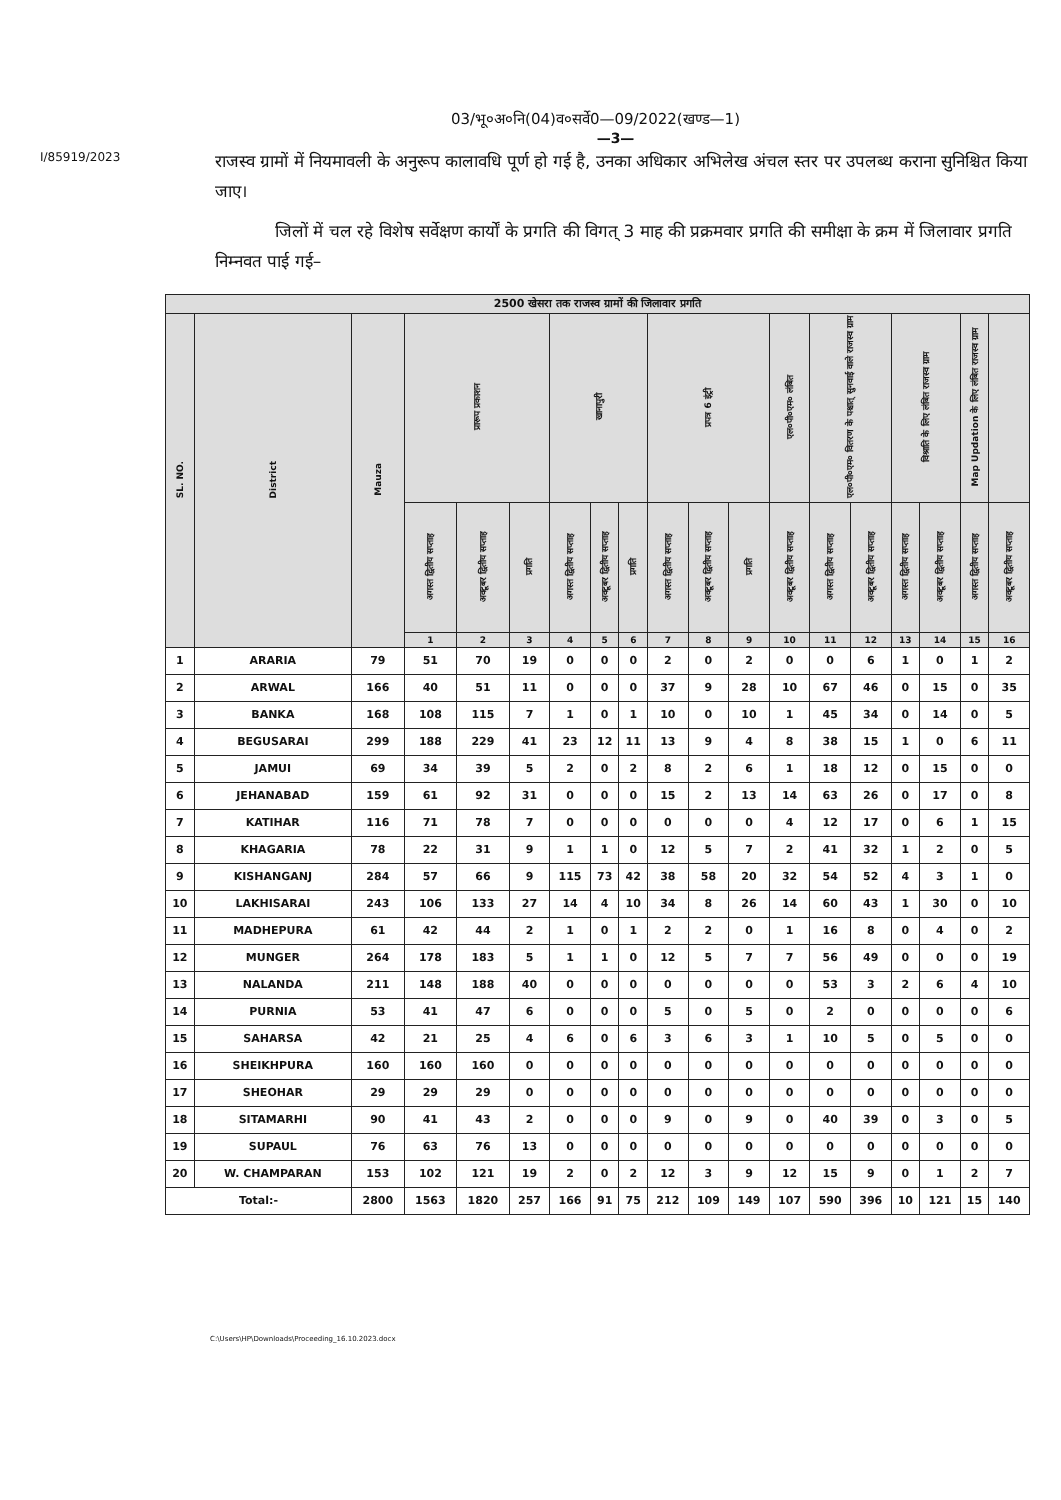03/भू०अ०नि(04)व०सर्वे0—09/2022(खण्ड—1)
—3—
I/85919/2023
राजस्व ग्रामों में नियमावली के अनुरूप कालावधि पूर्ण हो गई है, उनका अधिकार अभिलेख अंचल स्तर पर उपलब्ध कराना सुनिश्चित किया जाए।
जिलों में चल रहे विशेष सर्वेक्षण कार्यों के प्रगति की विगत् 3 माह की प्रक्रमवार प्रगति की समीक्षा के क्रम में जिलावार प्रगति निम्नवत पाई गई–
| 2500 खेसरा तक राजस्व ग्रामों की जिलावार प्रगति | | | | | | | | | | | | | | | | | | |
| --- | --- | --- | --- | --- | --- | --- | --- | --- | --- | --- | --- | --- | --- | --- | --- | --- | --- | --- |
| SL. NO. | District | Mauza | प्रारूप प्रकाशन | | | खानापुरी | | | प्रपत्र 6 इंट्री | | | एल०पी०एम० लंबित | एल०पी०एम० वितरण के पश्चात् सुनवाई वाले राजस्व ग्राम | | विश्राति के लिए लंबित राजस्व ग्राम | | Map Updation के लिए लंबित राजस्व ग्राम | |
| | | | अगस्त द्वितीय सप्ताह | अक्टूबर द्वितीय सप्ताह | प्रगति | अगस्त द्वितीय सप्ताह | अक्टूबर द्वितीय सप्ताह | प्रगति | अगस्त द्वितीय सप्ताह | अक्टूबर द्वितीय सप्ताह | प्रगति | अक्टूबर द्वितीय सप्ताह | अगस्त द्वितीय सप्ताह | अक्टूबर द्वितीय सप्ताह | अगस्त द्वितीय सप्ताह | अक्टूबर द्वितीय सप्ताह | अगस्त द्वितीय सप्ताह | अक्टूबर द्वितीय सप्ताह |
| | | | 1 | 2 | 3 | 4 | 5 | 6 | 7 | 8 | 9 | 10 | 11 | 12 | 13 | 14 | 15 | 16 |
| 1 | ARARIA | 79 | 51 | 70 | 19 | 0 | 0 | 0 | 2 | 0 | 2 | 0 | 0 | 6 | 1 | 0 | 1 | 2 |
| 2 | ARWAL | 166 | 40 | 51 | 11 | 0 | 0 | 0 | 37 | 9 | 28 | 10 | 67 | 46 | 0 | 15 | 0 | 35 |
| 3 | BANKA | 168 | 108 | 115 | 7 | 1 | 0 | 1 | 10 | 0 | 10 | 1 | 45 | 34 | 0 | 14 | 0 | 5 |
| 4 | BEGUSARAI | 299 | 188 | 229 | 41 | 23 | 12 | 11 | 13 | 9 | 4 | 8 | 38 | 15 | 1 | 0 | 6 | 11 |
| 5 | JAMUI | 69 | 34 | 39 | 5 | 2 | 0 | 2 | 8 | 2 | 6 | 1 | 18 | 12 | 0 | 15 | 0 | 0 |
| 6 | JEHANABAD | 159 | 61 | 92 | 31 | 0 | 0 | 0 | 15 | 2 | 13 | 14 | 63 | 26 | 0 | 17 | 0 | 8 |
| 7 | KATIHAR | 116 | 71 | 78 | 7 | 0 | 0 | 0 | 0 | 0 | 0 | 4 | 12 | 17 | 0 | 6 | 1 | 15 |
| 8 | KHAGARIA | 78 | 22 | 31 | 9 | 1 | 1 | 0 | 12 | 5 | 7 | 2 | 41 | 32 | 1 | 2 | 0 | 5 |
| 9 | KISHANGANJ | 284 | 57 | 66 | 9 | 115 | 73 | 42 | 38 | 58 | 20 | 32 | 54 | 52 | 4 | 3 | 1 | 0 |
| 10 | LAKHISARAI | 243 | 106 | 133 | 27 | 14 | 4 | 10 | 34 | 8 | 26 | 14 | 60 | 43 | 1 | 30 | 0 | 10 |
| 11 | MADHEPURA | 61 | 42 | 44 | 2 | 1 | 0 | 1 | 2 | 2 | 0 | 1 | 16 | 8 | 0 | 4 | 0 | 2 |
| 12 | MUNGER | 264 | 178 | 183 | 5 | 1 | 1 | 0 | 12 | 5 | 7 | 7 | 56 | 49 | 0 | 0 | 0 | 19 |
| 13 | NALANDA | 211 | 148 | 188 | 40 | 0 | 0 | 0 | 0 | 0 | 0 | 0 | 53 | 3 | 2 | 6 | 4 | 10 |
| 14 | PURNIA | 53 | 41 | 47 | 6 | 0 | 0 | 0 | 5 | 0 | 5 | 0 | 2 | 0 | 0 | 0 | 0 | 6 |
| 15 | SAHARSA | 42 | 21 | 25 | 4 | 6 | 0 | 6 | 3 | 6 | 3 | 1 | 10 | 5 | 0 | 5 | 0 | 0 |
| 16 | SHEIKHPURA | 160 | 160 | 160 | 0 | 0 | 0 | 0 | 0 | 0 | 0 | 0 | 0 | 0 | 0 | 0 | 0 | 0 |
| 17 | SHEOHAR | 29 | 29 | 29 | 0 | 0 | 0 | 0 | 0 | 0 | 0 | 0 | 0 | 0 | 0 | 0 | 0 | 0 |
| 18 | SITAMARHI | 90 | 41 | 43 | 2 | 0 | 0 | 0 | 9 | 0 | 9 | 0 | 40 | 39 | 0 | 3 | 0 | 5 |
| 19 | SUPAUL | 76 | 63 | 76 | 13 | 0 | 0 | 0 | 0 | 0 | 0 | 0 | 0 | 0 | 0 | 0 | 0 | 0 |
| 20 | W. CHAMPARAN | 153 | 102 | 121 | 19 | 2 | 0 | 2 | 12 | 3 | 9 | 12 | 15 | 9 | 0 | 1 | 2 | 7 |
| Total:- | | 2800 | 1563 | 1820 | 257 | 166 | 91 | 75 | 212 | 109 | 149 | 107 | 590 | 396 | 10 | 121 | 15 | 140 |
C:\Users\HP\Downloads\Proceeding_16.10.2023.docx